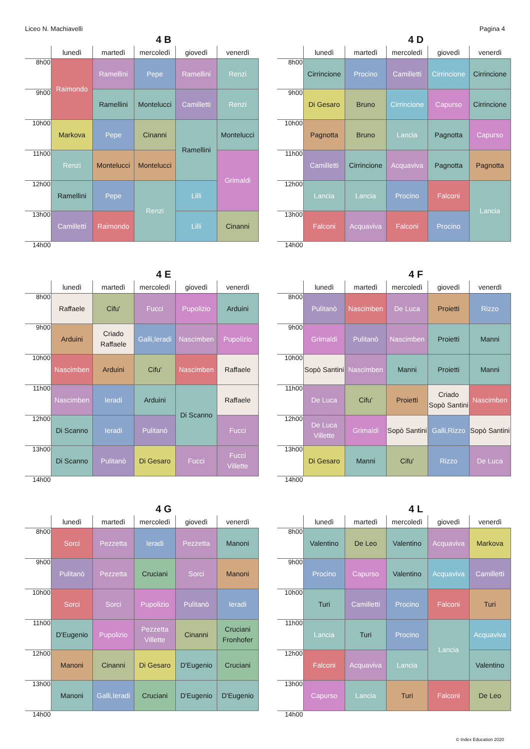Liceo N. Machiavelli Pagina 4
4 B
| | lunedì | martedì | mercoledì | giovedì | venerdì |
| --- | --- | --- | --- | --- | --- |
| 8h00 | Raimondo | Ramellini | Pepe | Ramellini | Renzi |
| 9h00 | | Ramellini | Montelucci | Camilletti | Renzi |
| 10h00 | Markova | Pepe | Cinanni | Ramellini | Montelucci |
| 11h00 | Renzi | Montelucci | Montelucci | | Grimaldi |
| 12h00 | Ramellini | Pepe | Renzi | Lilli | |
| 13h00 | Camilletti | Raimondo | | Lilli | Cinanni |
| 14h00 | | | | | |
4 D
| | lunedì | martedì | mercoledì | giovedì | venerdì |
| --- | --- | --- | --- | --- | --- |
| 8h00 | Cirrincione | Procino | Camilletti | Cirrincione | Cirrincione |
| 9h00 | Di Gesaro | Bruno | Cirrincione | Capurso | Cirrincione |
| 10h00 | Pagnotta | Bruno | Lancia | Pagnotta | Capurso |
| 11h00 | Camilletti | Cirrincione | Acquaviva | Pagnotta | Pagnotta |
| 12h00 | Lancia | Lancia | Procino | Falconi | Lancia |
| 13h00 | Falconi | Acquaviva | Falconi | Procino | |
| 14h00 | | | | | |
4 E
| | lunedì | martedì | mercoledì | giovedì | venerdì |
| --- | --- | --- | --- | --- | --- |
| 8h00 | Raffaele | Cifu' | Fucci | Pupolizio | Arduini |
| 9h00 | Arduini | Criado Raffaele | Galli,Ieradi | Nascimben | Pupolizio |
| 10h00 | Nascimben | Arduini | Cifu' | Nascimben | Raffaele |
| 11h00 | Nascimben | Ieradi | Arduini | Di Scanno | Raffaele |
| 12h00 | Di Scanno | Ieradi | Pulitanò | | Fucci |
| 13h00 | Di Scanno | Pulitanò | Di Gesaro | Fucci | Fucci Villette |
| 14h00 | | | | | |
4 F
| | lunedì | martedì | mercoledì | giovedì | venerdì |
| --- | --- | --- | --- | --- | --- |
| 8h00 | Pulitanò | Nascimben | De Luca | Proietti | Rizzo |
| 9h00 | Grimaldi | Pulitanò | Nascimben | Proietti | Manni |
| 10h00 | Sopò Santini | Nascimben | Manni | Proietti | Manni |
| 11h00 | De Luca | Cifu' | Proietti | Criado Sopò Santini | Nascimben |
| 12h00 | De Luca Villette | Grimaldi | Sopò Santini | Galli,Rizzo | Sopò Santini |
| 13h00 | Di Gesaro | Manni | Cifu' | Rizzo | De Luca |
| 14h00 | | | | | |
4 G
| | lunedì | martedì | mercoledì | giovedì | venerdì |
| --- | --- | --- | --- | --- | --- |
| 8h00 | Sorci | Pezzetta | Ieradi | Pezzetta | Manoni |
| 9h00 | Pulitanò | Pezzetta | Cruciani | Sorci | Manoni |
| 10h00 | Sorci | Sorci | Pupolizio | Pulitanò | Ieradi |
| 11h00 | D'Eugenio | Pupolizio | Pezzetta Villette | Cinanni | Cruciani Fronhofer |
| 12h00 | Manoni | Cinanni | Di Gesaro | D'Eugenio | Cruciani |
| 13h00 | Manoni | Galli,Ieradi | Cruciani | D'Eugenio | D'Eugenio |
| 14h00 | | | | | |
4 L
| | lunedì | martedì | mercoledì | giovedì | venerdì |
| --- | --- | --- | --- | --- | --- |
| 8h00 | Valentino | De Leo | Valentino | Acquaviva | Markova |
| 9h00 | Procino | Capurso | Valentino | Acquaviva | Camilletti |
| 10h00 | Turi | Camilletti | Procino | Falconi | Turi |
| 11h00 | Lancia | Turi | Procino | Lancia | Acquaviva |
| 12h00 | Falconi | Acquaviva | Lancia | | Valentino |
| 13h00 | Capurso | Lancia | Turi | Falconi | De Leo |
| 14h00 | | | | | |
© Index Education 2020